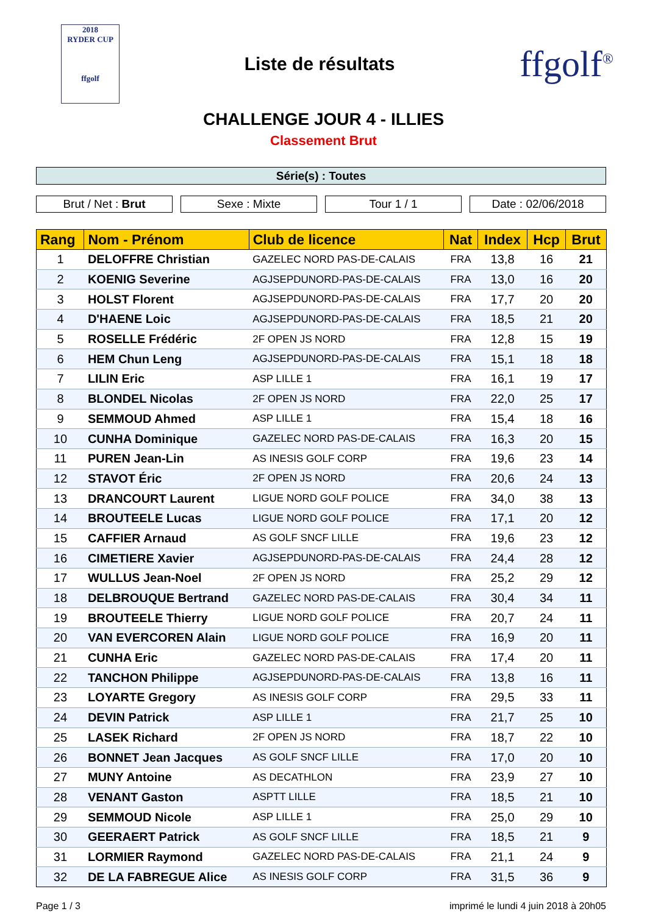2018
RYDER CUP
ffgolf
Liste de résultats
ffgolf<sup>®</sup>
CHALLENGE JOUR 4 - ILLIES
Classement Brut
Série(s) : Toutes
Brut / Net : Brut Sexe : Mixte Tour 1 / 1 Date : 02/06/2018
| Rang | Nom - Prénom | Club de licence | Nat | Index | Hcp | Brut |
| --- | --- | --- | --- | --- | --- | --- |
| 1 | DELOFFRE Christian | GAZELEC NORD PAS-DE-CALAIS | FRA | 13,8 | 16 | 21 |
| 2 | KOENIG Severine | AGJSEPDUNORD-PAS-DE-CALAIS | FRA | 13,0 | 16 | 20 |
| 3 | HOLST Florent | AGJSEPDUNORD-PAS-DE-CALAIS | FRA | 17,7 | 20 | 20 |
| 4 | D'HAENE Loic | AGJSEPDUNORD-PAS-DE-CALAIS | FRA | 18,5 | 21 | 20 |
| 5 | ROSELLE Frédéric | 2F OPEN JS NORD | FRA | 12,8 | 15 | 19 |
| 6 | HEM Chun Leng | AGJSEPDUNORD-PAS-DE-CALAIS | FRA | 15,1 | 18 | 18 |
| 7 | LILIN Eric | ASP LILLE 1 | FRA | 16,1 | 19 | 17 |
| 8 | BLONDEL Nicolas | 2F OPEN JS NORD | FRA | 22,0 | 25 | 17 |
| 9 | SEMMOUD Ahmed | ASP LILLE 1 | FRA | 15,4 | 18 | 16 |
| 10 | CUNHA Dominique | GAZELEC NORD PAS-DE-CALAIS | FRA | 16,3 | 20 | 15 |
| 11 | PUREN Jean-Lin | AS INESIS GOLF CORP | FRA | 19,6 | 23 | 14 |
| 12 | STAVOT Éric | 2F OPEN JS NORD | FRA | 20,6 | 24 | 13 |
| 13 | DRANCOURT Laurent | LIGUE NORD GOLF POLICE | FRA | 34,0 | 38 | 13 |
| 14 | BROUTEELE Lucas | LIGUE NORD GOLF POLICE | FRA | 17,1 | 20 | 12 |
| 15 | CAFFIER Arnaud | AS GOLF SNCF LILLE | FRA | 19,6 | 23 | 12 |
| 16 | CIMETIERE Xavier | AGJSEPDUNORD-PAS-DE-CALAIS | FRA | 24,4 | 28 | 12 |
| 17 | WULLUS Jean-Noel | 2F OPEN JS NORD | FRA | 25,2 | 29 | 12 |
| 18 | DELBROUQUE Bertrand | GAZELEC NORD PAS-DE-CALAIS | FRA | 30,4 | 34 | 11 |
| 19 | BROUTEELE Thierry | LIGUE NORD GOLF POLICE | FRA | 20,7 | 24 | 11 |
| 20 | VAN EVERCOREN Alain | LIGUE NORD GOLF POLICE | FRA | 16,9 | 20 | 11 |
| 21 | CUNHA Eric | GAZELEC NORD PAS-DE-CALAIS | FRA | 17,4 | 20 | 11 |
| 22 | TANCHON Philippe | AGJSEPDUNORD-PAS-DE-CALAIS | FRA | 13,8 | 16 | 11 |
| 23 | LOYARTE Gregory | AS INESIS GOLF CORP | FRA | 29,5 | 33 | 11 |
| 24 | DEVIN Patrick | ASP LILLE 1 | FRA | 21,7 | 25 | 10 |
| 25 | LASEK Richard | 2F OPEN JS NORD | FRA | 18,7 | 22 | 10 |
| 26 | BONNET Jean Jacques | AS GOLF SNCF LILLE | FRA | 17,0 | 20 | 10 |
| 27 | MUNY Antoine | AS DECATHLON | FRA | 23,9 | 27 | 10 |
| 28 | VENANT Gaston | ASPTT LILLE | FRA | 18,5 | 21 | 10 |
| 29 | SEMMOUD Nicole | ASP LILLE 1 | FRA | 25,0 | 29 | 10 |
| 30 | GEERAERT Patrick | AS GOLF SNCF LILLE | FRA | 18,5 | 21 | 9 |
| 31 | LORMIER Raymond | GAZELEC NORD PAS-DE-CALAIS | FRA | 21,1 | 24 | 9 |
| 32 | DE LA FABREGUE Alice | AS INESIS GOLF CORP | FRA | 31,5 | 36 | 9 |
Page 1 / 3 imprimé le lundi 4 juin 2018 à 20h05